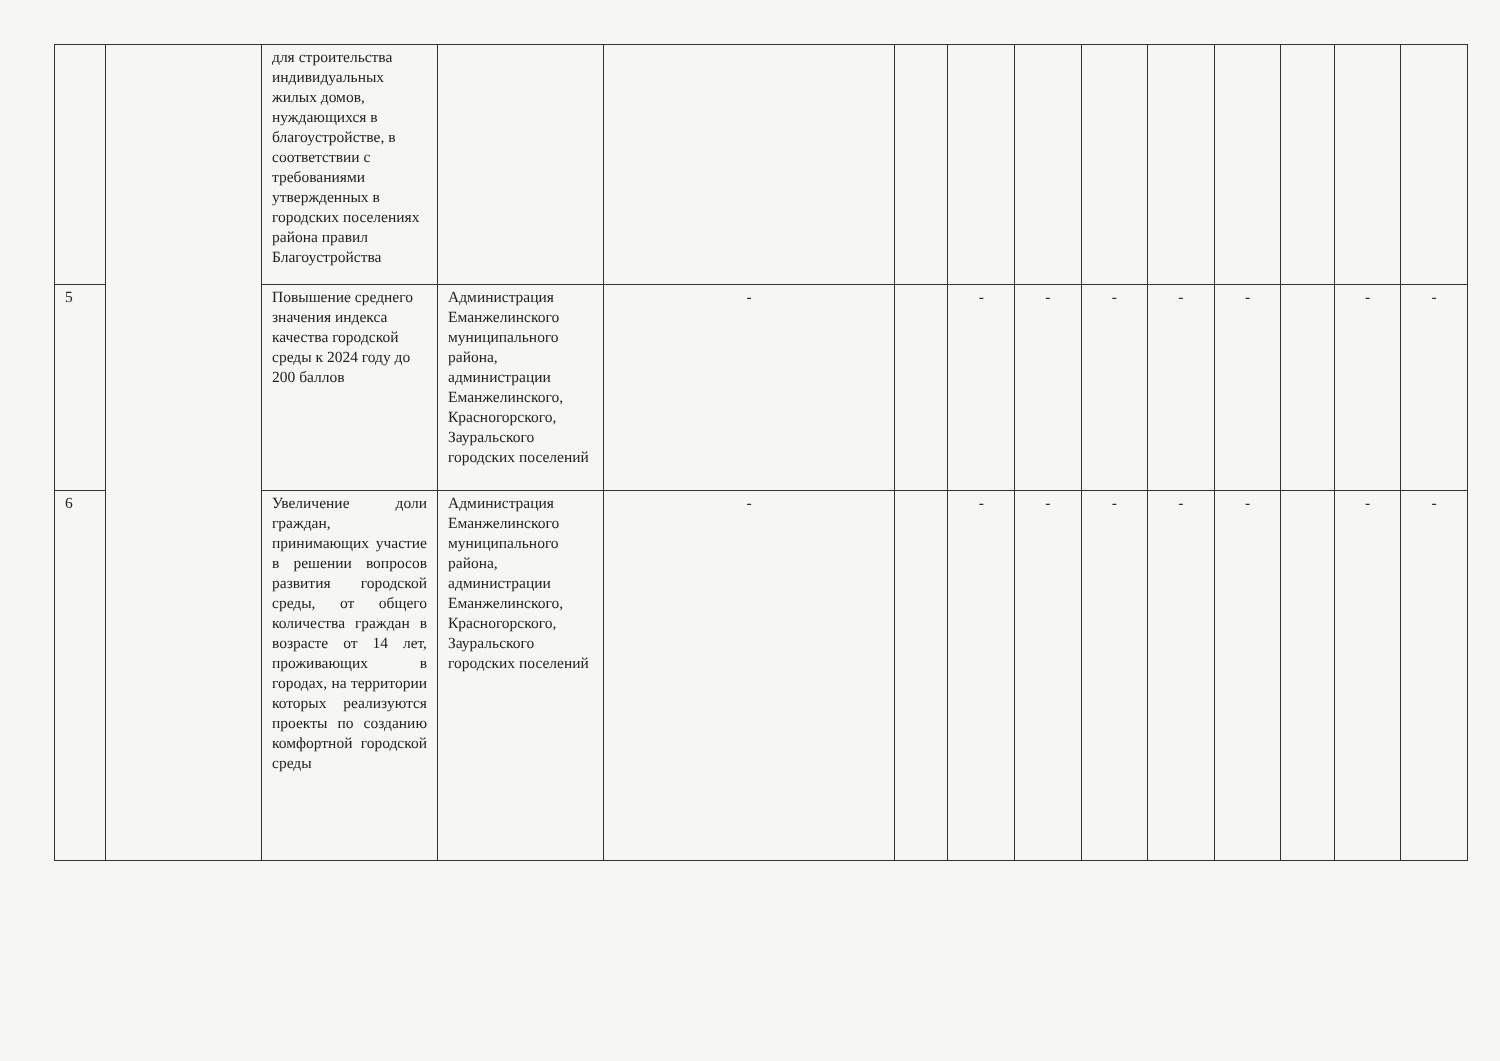| | | для строительства индивидуальных жилых домов, нуждающихся в благоустройстве, в соответствии с требованиями утвержденных в городских поселениях района правил Благоустройства | | | | | | | | | | | |
| 5 | | Повышение среднего значения индекса качества городской среды к 2024 году до 200 баллов | Администрация Еманжелинского муниципального района, администрации Еманжелинского, Красногорского, Зауральского городских поселений | - | | - | - | - | - | - | | - | - |
| 6 | | Увеличение доли граждан, принимающих участие в решении вопросов развития городской среды, от общего количества граждан в возрасте от 14 лет, проживающих в городах, на территории которых реализуются проекты по созданию комфортной городской среды | Администрация Еманжелинского муниципального района, администрации Еманжелинского, Красногорского, Зауральского городских поселений | - | | - | - | - | - | - | | - | - |